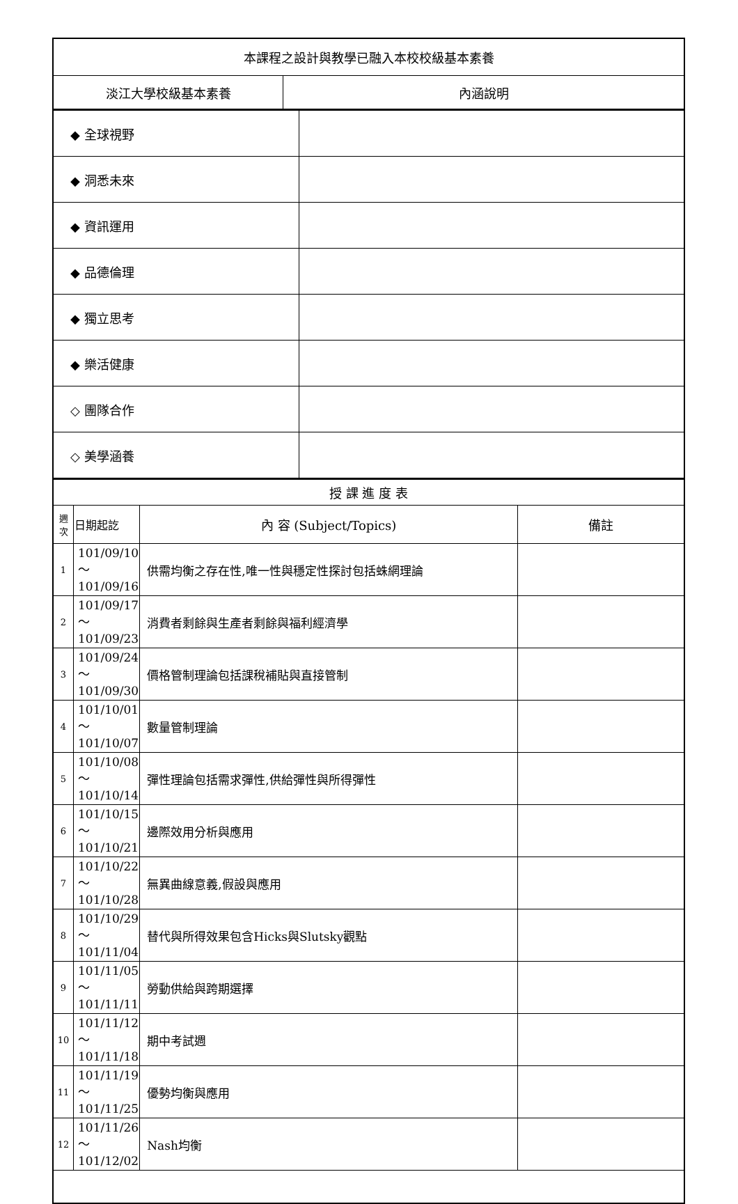| 本課程之設計與教學已融入本校校級基本素養 | |
| 淡江大學校級基本素養 | 內涵說明 |
| ◆ 全球視野 | |
| ◆ 洞悉未來 | |
| ◆ 資訊運用 | |
| ◆ 品德倫理 | |
| ◆ 獨立思考 | |
| ◆ 樂活健康 | |
| ◇ 團隊合作 | |
| ◇ 美學涵養 | |
| 授 課 進 度 表 | | | |
| 週 次 | 日期起訖 | 內 容 (Subject/Topics) | 備註 |
| 1 | 101/09/10～ 101/09/16 | 供需均衡之存在性,唯一性與穩定性探討包括蛛網理論 | |
| 2 | 101/09/17～ 101/09/23 | 消費者剩餘與生產者剩餘與福利經濟學 | |
| 3 | 101/09/24～ 101/09/30 | 價格管制理論包括課稅補貼與直接管制 | |
| 4 | 101/10/01～ 101/10/07 | 數量管制理論 | |
| 5 | 101/10/08～ 101/10/14 | 彈性理論包括需求彈性,供給彈性與所得彈性 | |
| 6 | 101/10/15～ 101/10/21 | 邊際效用分析與應用 | |
| 7 | 101/10/22～ 101/10/28 | 無異曲線意義,假設與應用 | |
| 8 | 101/10/29～ 101/11/04 | 替代與所得效果包含Hicks與Slutsky觀點 | |
| 9 | 101/11/05～ 101/11/11 | 勞動供給與跨期選擇 | |
| 10 | 101/11/12～ 101/11/18 | 期中考試週 | |
| 11 | 101/11/19～ 101/11/25 | 優勢均衡與應用 | |
| 12 | 101/11/26～ 101/12/02 | Nash均衡 | |